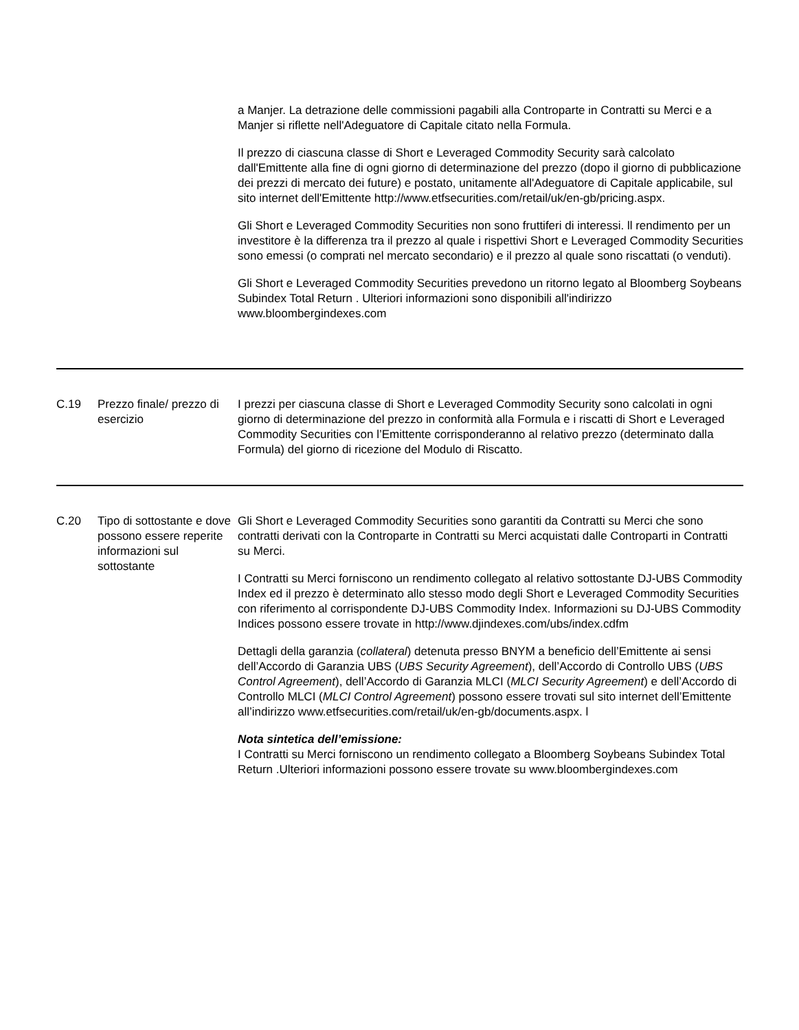| | | a Manjer. La detrazione delle commissioni pagabili alla Controparte in Contratti su Merci e a Manjer si riflette nell'Adeguatore di Capitale citato nella Formula. Il prezzo di ciascuna classe di Short e Leveraged Commodity Security sarà calcolato dall'Emittente alla fine di ogni giorno di determinazione del prezzo (dopo il giorno di pubblicazione dei prezzi di mercato dei future) e postato, unitamente all'Adeguatore di Capitale applicabile, sul sito internet dell'Emittente http://www.etfsecurities.com/retail/uk/en-gb/pricing.aspx. Gli Short e Leveraged Commodity Securities non sono fruttiferi di interessi. ll rendimento per un investitore è la differenza tra il prezzo al quale i rispettivi Short e Leveraged Commodity Securities sono emessi (o comprati nel mercato secondario) e il prezzo al quale sono riscattati (o venduti). Gli Short e Leveraged Commodity Securities prevedono un ritorno legato al Bloomberg Soybeans Subindex Total Return . Ulteriori informazioni sono disponibili all'indirizzo www.bloombergindexes.com |
| C.19 | Prezzo finale/ prezzo di esercizio | I prezzi per ciascuna classe di Short e Leveraged Commodity Security sono calcolati in ogni giorno di determinazione del prezzo in conformità alla Formula e i riscatti di Short e Leveraged Commodity Securities con l’Emittente corrisponderanno al relativo prezzo (determinato dalla Formula) del giorno di ricezione del Modulo di Riscatto. |
| C.20 | Tipo di sottostante e dove possono essere reperite informazioni sul sottostante | Gli Short e Leveraged Commodity Securities sono garantiti da Contratti su Merci che sono contratti derivati con la Controparte in Contratti su Merci acquistati dalle Controparti in Contratti su Merci. I Contratti su Merci forniscono un rendimento collegato al relativo sottostante DJ-UBS Commodity Index ed il prezzo è determinato allo stesso modo degli Short e Leveraged Commodity Securities con riferimento al corrispondente DJ-UBS Commodity Index. Informazioni su DJ-UBS Commodity Indices possono essere trovate in http://www.djindexes.com/ubs/index.cdfm Dettagli della garanzia ( collateral ) detenuta presso BNYM a beneficio dell’Emittente ai sensi dell’Accordo di Garanzia UBS ( UBS Security Agreement ), dell’Accordo di Controllo UBS ( UBS Control Agreement ), dell’Accordo di Garanzia MLCI ( MLCI Security Agreement ) e dell’Accordo di Controllo MLCI ( MLCI Control Agreement ) possono essere trovati sul sito internet dell’Emittente all’indirizzo www.etfsecurities.com/retail/uk/en-gb/documents.aspx. l Nota sintetica dell’emissione: I Contratti su Merci forniscono un rendimento collegato a Bloomberg Soybeans Subindex Total Return .Ulteriori informazioni possono essere trovate su www.bloombergindexes.com |